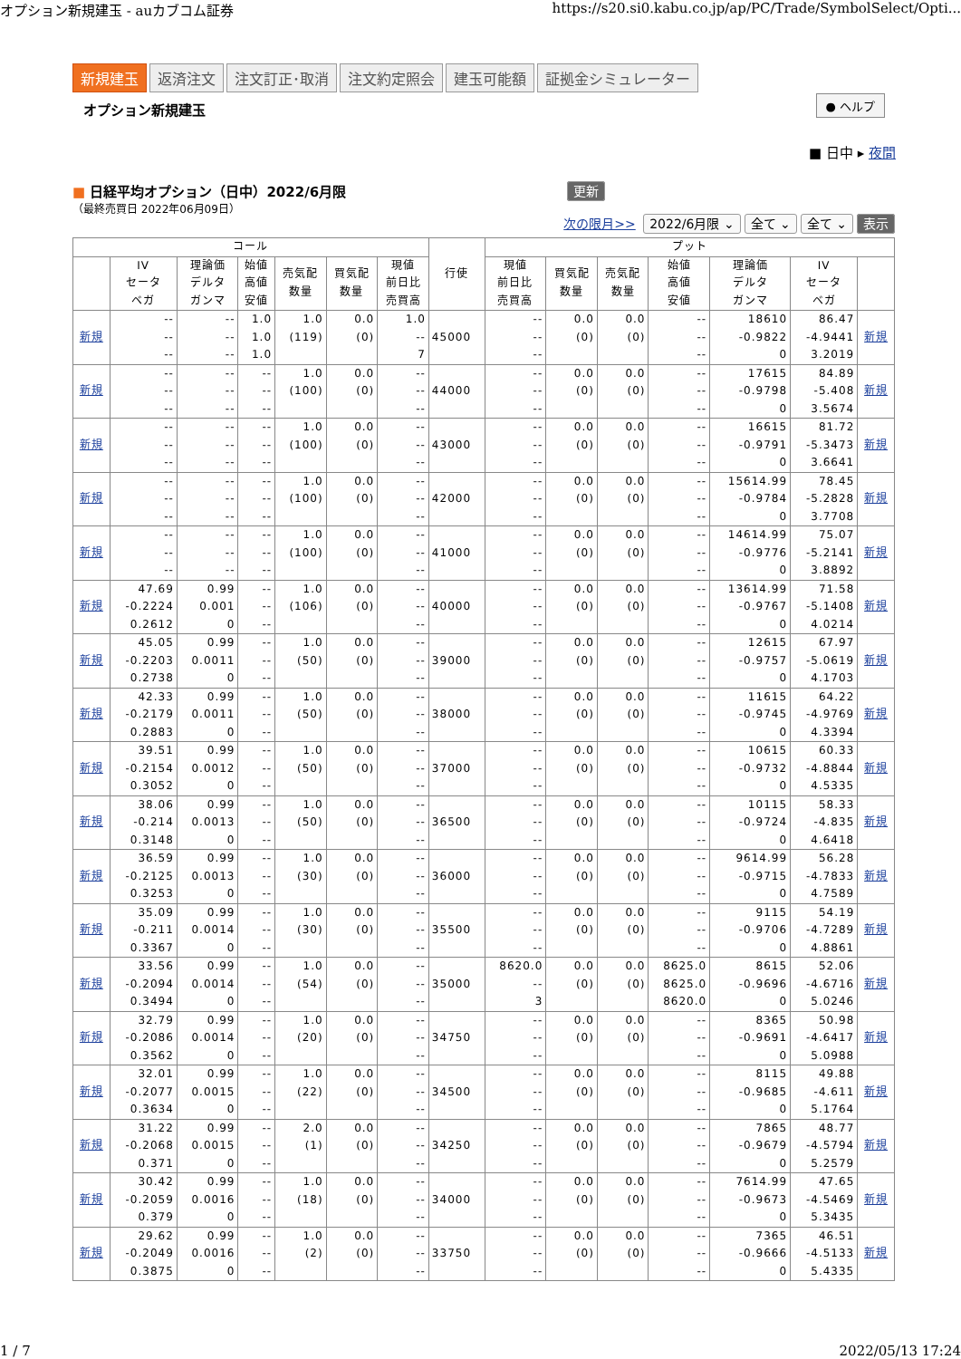オプション新規建玉 - auカブコム証券 https://s20.si0.kabu.co.jp/ap/PC/Trade/SymbolSelect/Opti...
新規建玉 返済注文 注文訂正･取消 注文約定照会 建玉可能額 証拠金シミュレーター
オプション新規建玉
● ヘルプ
■ 日中 ▸ 夜間
■ 日経平均オプション（日中）2022/6月限
（最終売買日 2022年06月09日）
更新
次の限月>> 2022/6月限 ⌄ 全て ⌄ 全て ⌄ 表示
| コール | | | | | | | 行使 | プット | | | | | | |
| --- | --- | --- | --- | --- | --- | --- | --- | --- | --- | --- | --- | --- | --- | --- |
| | IV セータ ベガ | 理論価 デルタ ガンマ | 始値 高値 安値 | 売気配 数量 | 買気配 数量 | 現値 前日比 売買高 | | 現値 前日比 売買高 | 買気配 数量 | 売気配 数量 | 始値 高値 安値 | 理論価 デルタ ガンマ | IV セータ ベガ | |
| 新規 | -- -- -- | -- -- -- | 1.0 1.0 1.0 | 1.0 (119) | 0.0 (0) | 1.0 -- 7 | 45000 | -- -- -- | 0.0 (0) | 0.0 (0) | -- -- -- | 18610 -0.9822 0 | 86.47 -4.9441 3.2019 | 新規 |
| 新規 | -- -- -- | -- -- -- | -- -- -- | 1.0 (100) | 0.0 (0) | -- -- -- | 44000 | -- -- -- | 0.0 (0) | 0.0 (0) | -- -- -- | 17615 -0.9798 0 | 84.89 -5.408 3.5674 | 新規 |
| 新規 | -- -- -- | -- -- -- | -- -- -- | 1.0 (100) | 0.0 (0) | -- -- -- | 43000 | -- -- -- | 0.0 (0) | 0.0 (0) | -- -- -- | 16615 -0.9791 0 | 81.72 -5.3473 3.6641 | 新規 |
| 新規 | -- -- -- | -- -- -- | -- -- -- | 1.0 (100) | 0.0 (0) | -- -- -- | 42000 | -- -- -- | 0.0 (0) | 0.0 (0) | -- -- -- | 15614.99 -0.9784 0 | 78.45 -5.2828 3.7708 | 新規 |
| 新規 | -- -- -- | -- -- -- | -- -- -- | 1.0 (100) | 0.0 (0) | -- -- -- | 41000 | -- -- -- | 0.0 (0) | 0.0 (0) | -- -- -- | 14614.99 -0.9776 0 | 75.07 -5.2141 3.8892 | 新規 |
| 新規 | 47.69 -0.2224 0.2612 | 0.99 0.001 0 | -- -- -- | 1.0 (106) | 0.0 (0) | -- -- -- | 40000 | -- -- -- | 0.0 (0) | 0.0 (0) | -- -- -- | 13614.99 -0.9767 0 | 71.58 -5.1408 4.0214 | 新規 |
| 新規 | 45.05 -0.2203 0.2738 | 0.99 0.0011 0 | -- -- -- | 1.0 (50) | 0.0 (0) | -- -- -- | 39000 | -- -- -- | 0.0 (0) | 0.0 (0) | -- -- -- | 12615 -0.9757 0 | 67.97 -5.0619 4.1703 | 新規 |
| 新規 | 42.33 -0.2179 0.2883 | 0.99 0.0011 0 | -- -- -- | 1.0 (50) | 0.0 (0) | -- -- -- | 38000 | -- -- -- | 0.0 (0) | 0.0 (0) | -- -- -- | 11615 -0.9745 0 | 64.22 -4.9769 4.3394 | 新規 |
| 新規 | 39.51 -0.2154 0.3052 | 0.99 0.0012 0 | -- -- -- | 1.0 (50) | 0.0 (0) | -- -- -- | 37000 | -- -- -- | 0.0 (0) | 0.0 (0) | -- -- -- | 10615 -0.9732 0 | 60.33 -4.8844 4.5335 | 新規 |
| 新規 | 38.06 -0.214 0.3148 | 0.99 0.0013 0 | -- -- -- | 1.0 (50) | 0.0 (0) | -- -- -- | 36500 | -- -- -- | 0.0 (0) | 0.0 (0) | -- -- -- | 10115 -0.9724 0 | 58.33 -4.835 4.6418 | 新規 |
| 新規 | 36.59 -0.2125 0.3253 | 0.99 0.0013 0 | -- -- -- | 1.0 (30) | 0.0 (0) | -- -- -- | 36000 | -- -- -- | 0.0 (0) | 0.0 (0) | -- -- -- | 9614.99 -0.9715 0 | 56.28 -4.7833 4.7589 | 新規 |
| 新規 | 35.09 -0.211 0.3367 | 0.99 0.0014 0 | -- -- -- | 1.0 (30) | 0.0 (0) | -- -- -- | 35500 | -- -- -- | 0.0 (0) | 0.0 (0) | -- -- -- | 9115 -0.9706 0 | 54.19 -4.7289 4.8861 | 新規 |
| 新規 | 33.56 -0.2094 0.3494 | 0.99 0.0014 0 | -- -- -- | 1.0 (54) | 0.0 (0) | -- -- -- | 35000 | 8620.0 -- 3 | 0.0 (0) | 0.0 (0) | 8625.0 8625.0 8620.0 | 8615 -0.9696 0 | 52.06 -4.6716 5.0246 | 新規 |
| 新規 | 32.79 -0.2086 0.3562 | 0.99 0.0014 0 | -- -- -- | 1.0 (20) | 0.0 (0) | -- -- -- | 34750 | -- -- -- | 0.0 (0) | 0.0 (0) | -- -- -- | 8365 -0.9691 0 | 50.98 -4.6417 5.0988 | 新規 |
| 新規 | 32.01 -0.2077 0.3634 | 0.99 0.0015 0 | -- -- -- | 1.0 (22) | 0.0 (0) | -- -- -- | 34500 | -- -- -- | 0.0 (0) | 0.0 (0) | -- -- -- | 8115 -0.9685 0 | 49.88 -4.611 5.1764 | 新規 |
| 新規 | 31.22 -0.2068 0.371 | 0.99 0.0015 0 | -- -- -- | 2.0 (1) | 0.0 (0) | -- -- -- | 34250 | -- -- -- | 0.0 (0) | 0.0 (0) | -- -- -- | 7865 -0.9679 0 | 48.77 -4.5794 5.2579 | 新規 |
| 新規 | 30.42 -0.2059 0.379 | 0.99 0.0016 0 | -- -- -- | 1.0 (18) | 0.0 (0) | -- -- -- | 34000 | -- -- -- | 0.0 (0) | 0.0 (0) | -- -- -- | 7614.99 -0.9673 0 | 47.65 -4.5469 5.3435 | 新規 |
| 新規 | 29.62 -0.2049 0.3875 | 0.99 0.0016 0 | -- -- -- | 1.0 (2) | 0.0 (0) | -- -- -- | 33750 | -- -- -- | 0.0 (0) | 0.0 (0) | -- -- -- | 7365 -0.9666 0 | 46.51 -4.5133 5.4335 | 新規 |
1 / 7 2022/05/13 17:24